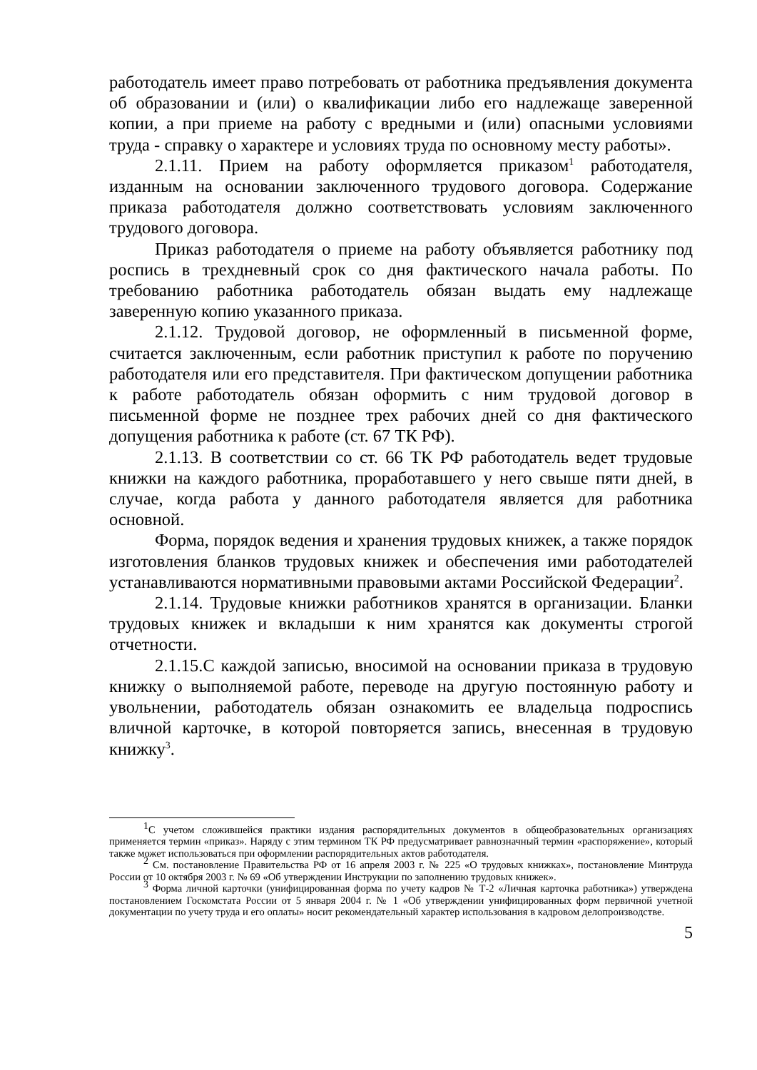работодатель имеет право потребовать от работника предъявления документа об образовании и (или) о квалификации либо его надлежаще заверенной копии, а при приеме на работу с вредными и (или) опасными условиями труда - справку о характере и условиях труда по основному месту работы».
2.1.11. Прием на работу оформляется приказом<sup>1</sup> работодателя, изданным на основании заключенного трудового договора. Содержание приказа работодателя должно соответствовать условиям заключенного трудового договора.
Приказ работодателя о приеме на работу объявляется работнику под роспись в трехдневный срок со дня фактического начала работы. По требованию работника работодатель обязан выдать ему надлежаще заверенную копию указанного приказа.
2.1.12. Трудовой договор, не оформленный в письменной форме, считается заключенным, если работник приступил к работе по поручению работодателя или его представителя. При фактическом допущении работника к работе работодатель обязан оформить с ним трудовой договор в письменной форме не позднее трех рабочих дней со дня фактического допущения работника к работе (ст. 67 ТК РФ).
2.1.13. В соответствии со ст. 66 ТК РФ работодатель ведет трудовые книжки на каждого работника, проработавшего у него свыше пяти дней, в случае, когда работа у данного работодателя является для работника основной.
Форма, порядок ведения и хранения трудовых книжек, а также порядок изготовления бланков трудовых книжек и обеспечения ими работодателей устанавливаются нормативными правовыми актами Российской Федерации<sup>2</sup>.
2.1.14. Трудовые книжки работников хранятся в организации. Бланки трудовых книжек и вкладыши к ним хранятся как документы строгой отчетности.
2.1.15.С каждой записью, вносимой на основании приказа в трудовую книжку о выполняемой работе, переводе на другую постоянную работу и увольнении, работодатель обязан ознакомить ее владельца подроспись вличной карточке, в которой повторяется запись, внесенная в трудовую книжку<sup>3</sup>.
<sup>1</sup> С учетом сложившейся практики издания распорядительных документов в общеобразовательных организациях применяется термин «приказ». Наряду с этим термином ТК РФ предусматривает равнозначный термин «распоряжение», который также может использоваться при оформлении распорядительных актов работодателя.
<sup>2</sup> См. постановление Правительства РФ от 16 апреля 2003 г. № 225 «О трудовых книжках», постановление Минтруда России от 10 октября 2003 г. № 69 «Об утверждении Инструкции по заполнению трудовых книжек».
<sup>3</sup> Форма личной карточки (унифицированная форма по учету кадров № Т-2 «Личная карточка работника») утверждена постановлением Госкомстата России от 5 января 2004 г. № 1 «Об утверждении унифицированных форм первичной учетной документации по учету труда и его оплаты» носит рекомендательный характер использования в кадровом делопроизводстве.
5